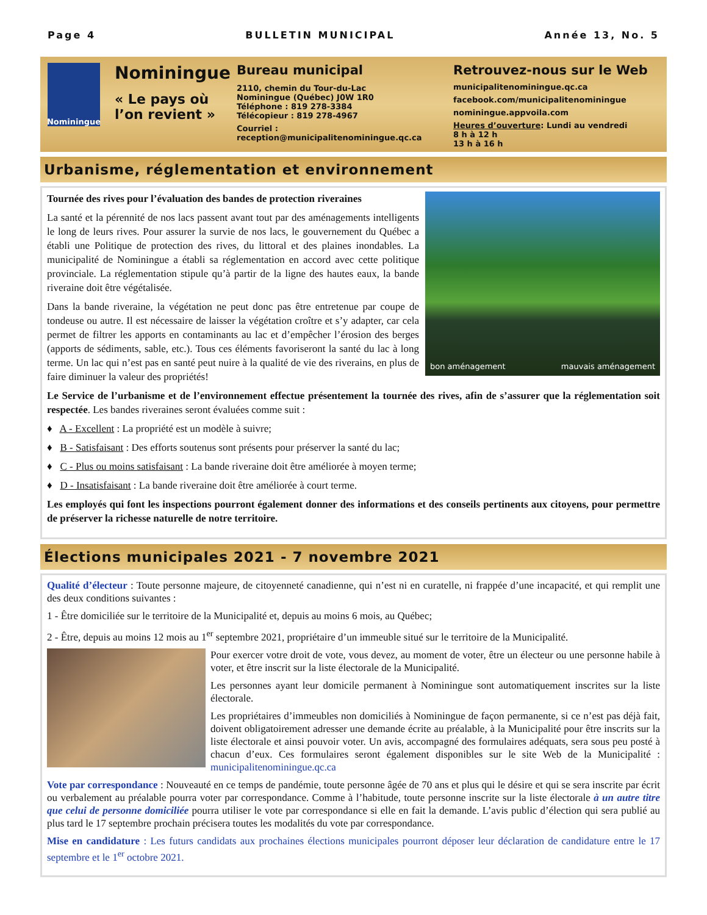Page 4 BULLETIN MUNICIPAL Année 13, No. 5
Nominingue
Nominingue
« Le pays où l’on revient »
Bureau municipal
2110, chemin du Tour-du-Lac
Nominingue (Québec) J0W 1R0
Téléphone : 819 278-3384
Télécopieur : 819 278-4967
Courriel : reception@municipalitenominingue.qc.ca
Retrouvez-nous sur le Web
municipalitenominingue.qc.ca
facebook.com/municipalitenominingue
nominingue.appvoila.com
Heures d’ouverture: Lundi au vendredi
8 h à 12 h
13 h à 16 h
Urbanisme, réglementation et environnement
bon aménagement mauvais aménagement
Tournée des rives pour l’évaluation des bandes de protection riveraines
La santé et la pérennité de nos lacs passent avant tout par des aménagements intelligents le long de leurs rives. Pour assurer la survie de nos lacs, le gouvernement du Québec a établi une Politique de protection des rives, du littoral et des plaines inondables. La municipalité de Nominingue a établi sa réglementation en accord avec cette politique provinciale. La réglementation stipule qu’à partir de la ligne des hautes eaux, la bande riveraine doit être végétalisée.
Dans la bande riveraine, la végétation ne peut donc pas être entretenue par coupe de tondeuse ou autre. Il est nécessaire de laisser la végétation croître et s’y adapter, car cela permet de filtrer les apports en contaminants au lac et d’empêcher l’érosion des berges (apports de sédiments, sable, etc.). Tous ces éléments favoriseront la santé du lac à long terme. Un lac qui n’est pas en santé peut nuire à la qualité de vie des riverains, en plus de faire diminuer la valeur des propriétés!
Le Service de l’urbanisme et de l’environnement effectue présentement la tournée des rives, afin de s’assurer que la réglementation soit respectée. Les bandes riveraines seront évaluées comme suit :
♦ A - Excellent : La propriété est un modèle à suivre;
♦ B - Satisfaisant : Des efforts soutenus sont présents pour préserver la santé du lac;
♦ C - Plus ou moins satisfaisant : La bande riveraine doit être améliorée à moyen terme;
♦ D - Insatisfaisant : La bande riveraine doit être améliorée à court terme.
Les employés qui font les inspections pourront également donner des informations et des conseils pertinents aux citoyens, pour permettre de préserver la richesse naturelle de notre territoire.
Élections municipales 2021 - 7 novembre 2021
Qualité d’électeur : Toute personne majeure, de citoyenneté canadienne, qui n’est ni en curatelle, ni frappée d’une incapacité, et qui remplit une des deux conditions suivantes :
1 - Être domiciliée sur le territoire de la Municipalité et, depuis au moins 6 mois, au Québec;
2 - Être, depuis au moins 12 mois au 1<sup>er</sup> septembre 2021, propriétaire d’un immeuble situé sur le territoire de la Municipalité.
Pour exercer votre droit de vote, vous devez, au moment de voter, être un électeur ou une personne habile à voter, et être inscrit sur la liste électorale de la Municipalité.
Les personnes ayant leur domicile permanent à Nominingue sont automatiquement inscrites sur la liste électorale.
Les propriétaires d’immeubles non domiciliés à Nominingue de façon permanente, si ce n’est pas déjà fait, doivent obligatoirement adresser une demande écrite au préalable, à la Municipalité pour être inscrits sur la liste électorale et ainsi pouvoir voter. Un avis, accompagné des formulaires adéquats, sera sous peu posté à chacun d’eux. Ces formulaires seront également disponibles sur le site Web de la Municipalité : municipalitenominingue.qc.ca
Vote par correspondance : Nouveauté en ce temps de pandémie, toute personne âgée de 70 ans et plus qui le désire et qui se sera inscrite par écrit ou verbalement au préalable pourra voter par correspondance. Comme à l’habitude, toute personne inscrite sur la liste électorale à un autre titre que celui de personne domiciliée pourra utiliser le vote par correspondance si elle en fait la demande. L’avis public d’élection qui sera publié au plus tard le 17 septembre prochain précisera toutes les modalités du vote par correspondance.
Mise en candidature : Les futurs candidats aux prochaines élections municipales pourront déposer leur déclaration de candidature entre le 17 septembre et le 1<sup>er</sup> octobre 2021.